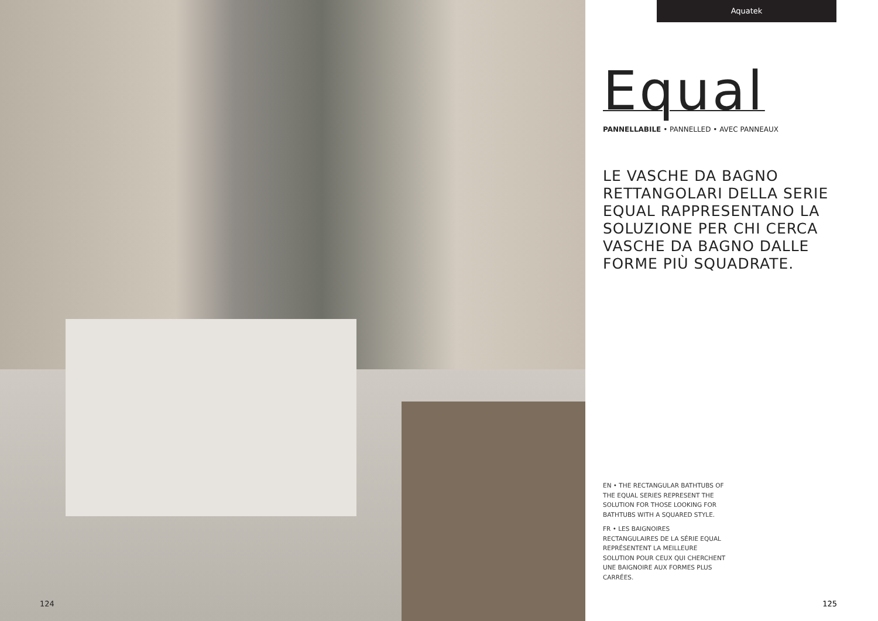124
Aquatek
Equal
PANNELLABILE • PANNELLED • AVEC PANNEAUX
LE VASCHE DA BAGNO RETTANGOLARI DELLA SERIE EQUAL RAPPRESENTANO LA SOLUZIONE PER CHI CERCA VASCHE DA BAGNO DALLE FORME PIÙ SQUADRATE.
EN • THE RECTANGULAR BATHTUBS OF THE EQUAL SERIES REPRESENT THE SOLUTION FOR THOSE LOOKING FOR BATHTUBS WITH A SQUARED STYLE.
FR • LES BAIGNOIRES RECTANGULAIRES DE LA SÉRIE EQUAL REPRÉSENTENT LA MEILLEURE SOLUTION POUR CEUX QUI CHERCHENT UNE BAIGNOIRE AUX FORMES PLUS CARRÉES.
125